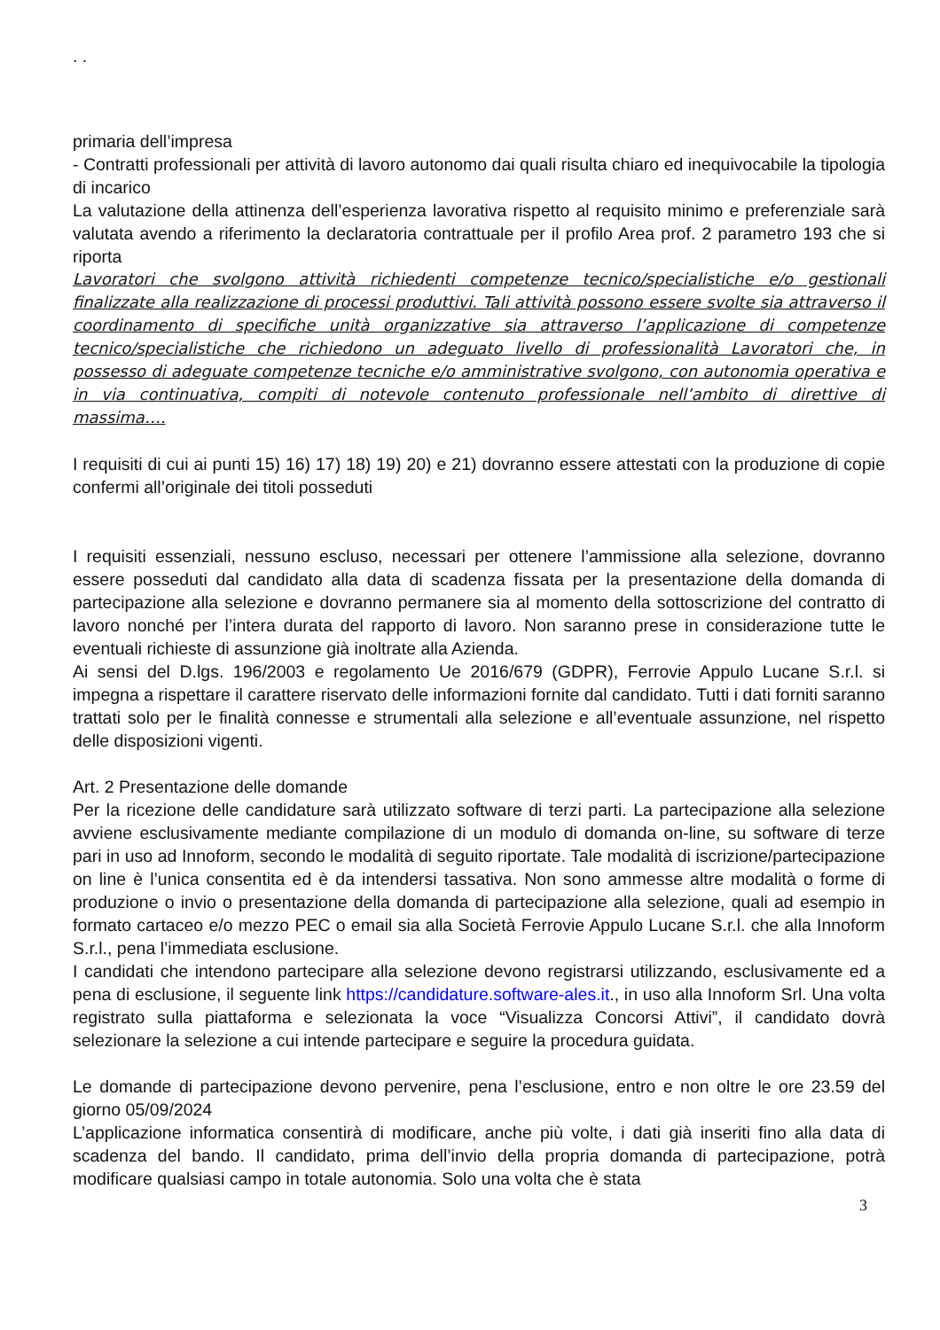. .
primaria dell’impresa
- Contratti professionali per attività di lavoro autonomo dai quali risulta chiaro ed inequivocabile la tipologia di incarico
La valutazione della attinenza dell’esperienza lavorativa rispetto al requisito minimo e preferenziale sarà valutata avendo a riferimento la declaratoria contrattuale per il profilo Area prof. 2 parametro 193 che si riporta
Lavoratori che svolgono attività richiedenti competenze tecnico/specialistiche e/o gestionali finalizzate alla realizzazione di processi produttivi. Tali attività possono essere svolte sia attraverso il coordinamento di specifiche unità organizzative sia attraverso l’applicazione di competenze tecnico/specialistiche che richiedono un adeguato livello di professionalità Lavoratori che, in possesso di adeguate competenze tecniche e/o amministrative svolgono, con autonomia operativa e in via continuativa, compiti di notevole contenuto professionale nell’ambito di direttive di massima….
I requisiti di cui ai punti 15) 16) 17) 18) 19) 20) e 21) dovranno essere attestati con la produzione di copie confermi all’originale dei titoli posseduti
I requisiti essenziali, nessuno escluso, necessari per ottenere l’ammissione alla selezione, dovranno essere posseduti dal candidato alla data di scadenza fissata per la presentazione della domanda di partecipazione alla selezione e dovranno permanere sia al momento della sottoscrizione del contratto di lavoro nonché per l’intera durata del rapporto di lavoro. Non saranno prese in considerazione tutte le eventuali richieste di assunzione già inoltrate alla Azienda.
Ai sensi del D.lgs. 196/2003 e regolamento Ue 2016/679 (GDPR), Ferrovie Appulo Lucane S.r.l. si impegna a rispettare il carattere riservato delle informazioni fornite dal candidato. Tutti i dati forniti saranno trattati solo per le finalità connesse e strumentali alla selezione e all’eventuale assunzione, nel rispetto delle disposizioni vigenti.
Art. 2 Presentazione delle domande
Per la ricezione delle candidature sarà utilizzato software di terzi parti. La partecipazione alla selezione avviene esclusivamente mediante compilazione di un modulo di domanda on-line, su software di terze pari in uso ad Innoform, secondo le modalità di seguito riportate. Tale modalità di iscrizione/partecipazione on line è l’unica consentita ed è da intendersi tassativa. Non sono ammesse altre modalità o forme di produzione o invio o presentazione della domanda di partecipazione alla selezione, quali ad esempio in formato cartaceo e/o mezzo PEC o email sia alla Società Ferrovie Appulo Lucane S.r.l. che alla Innoform S.r.l., pena l’immediata esclusione.
I candidati che intendono partecipare alla selezione devono registrarsi utilizzando, esclusivamente ed a pena di esclusione, il seguente link https://candidature.software-ales.it., in uso alla Innoform Srl. Una volta registrato sulla piattaforma e selezionata la voce “Visualizza Concorsi Attivi”, il candidato dovrà selezionare la selezione a cui intende partecipare e seguire la procedura guidata.
Le domande di partecipazione devono pervenire, pena l’esclusione, entro e non oltre le ore 23.59 del giorno 05/09/2024
L’applicazione informatica consentirà di modificare, anche più volte, i dati già inseriti fino alla data di scadenza del bando. Il candidato, prima dell’invio della propria domanda di partecipazione, potrà modificare qualsiasi campo in totale autonomia. Solo una volta che è stata
3